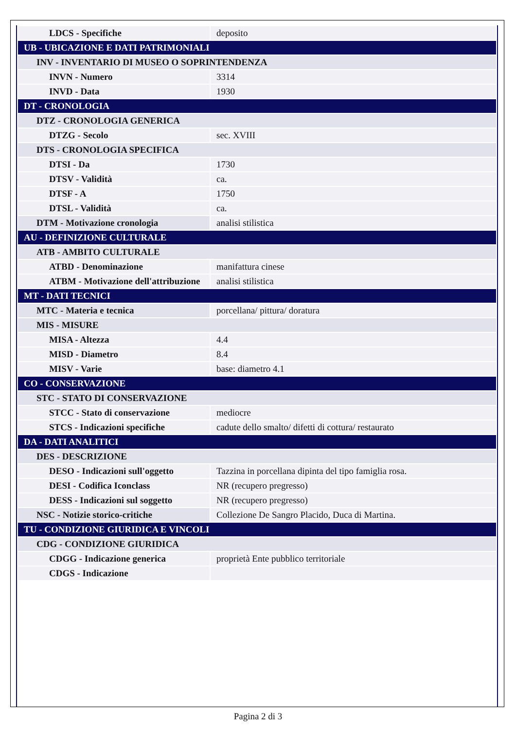| LDCS - Specifiche | deposito |
| UB - UBICAZIONE E DATI PATRIMONIALI | |
| INV - INVENTARIO DI MUSEO O SOPRINTENDENZA | |
| INVN - Numero | 3314 |
| INVD - Data | 1930 |
| DT - CRONOLOGIA | |
| DTZ - CRONOLOGIA GENERICA | |
| DTZG - Secolo | sec. XVIII |
| DTS - CRONOLOGIA SPECIFICA | |
| DTSI - Da | 1730 |
| DTSV - Validità | ca. |
| DTSF - A | 1750 |
| DTSL - Validità | ca. |
| DTM - Motivazione cronologia | analisi stilistica |
| AU - DEFINIZIONE CULTURALE | |
| ATB - AMBITO CULTURALE | |
| ATBD - Denominazione | manifattura cinese |
| ATBM - Motivazione dell'attribuzione | analisi stilistica |
| MT - DATI TECNICI | |
| MTC - Materia e tecnica | porcellana/ pittura/ doratura |
| MIS - MISURE | |
| MISA - Altezza | 4.4 |
| MISD - Diametro | 8.4 |
| MISV - Varie | base: diametro 4.1 |
| CO - CONSERVAZIONE | |
| STC - STATO DI CONSERVAZIONE | |
| STCC - Stato di conservazione | mediocre |
| STCS - Indicazioni specifiche | cadute dello smalto/ difetti di cottura/ restaurato |
| DA - DATI ANALITICI | |
| DES - DESCRIZIONE | |
| DESO - Indicazioni sull'oggetto | Tazzina in porcellana dipinta del tipo famiglia rosa. |
| DESI - Codifica Iconclass | NR (recupero pregresso) |
| DESS - Indicazioni sul soggetto | NR (recupero pregresso) |
| NSC - Notizie storico-critiche | Collezione De Sangro Placido, Duca di Martina. |
| TU - CONDIZIONE GIURIDICA E VINCOLI | |
| CDG - CONDIZIONE GIURIDICA | |
| CDGG - Indicazione generica | proprietà Ente pubblico territoriale |
| CDGS - Indicazione | |
Pagina 2 di 3